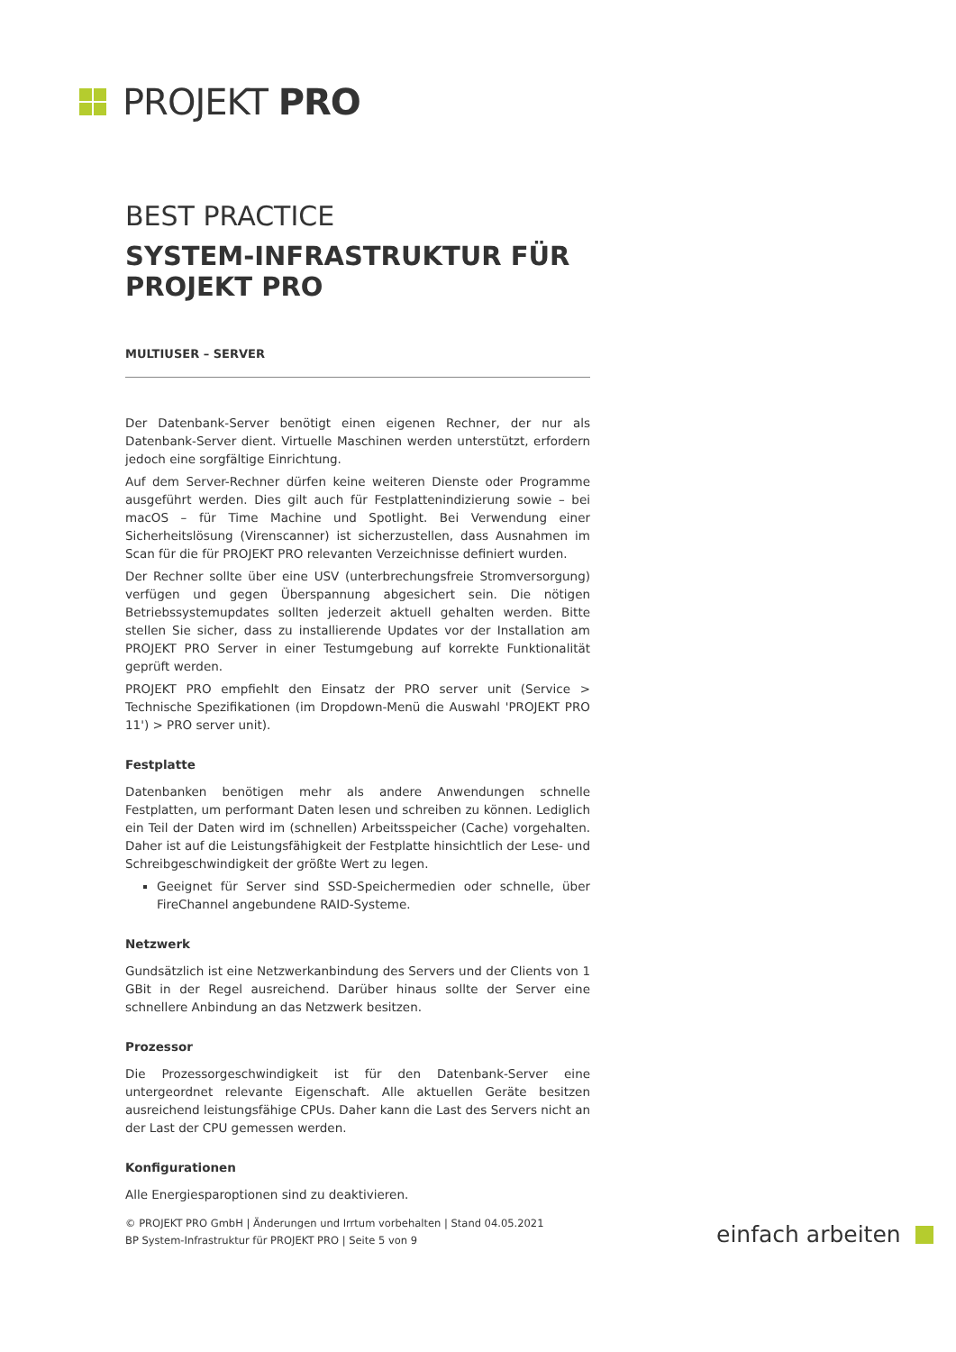PROJEKT PRO
BEST PRACTICE
SYSTEM-INFRASTRUKTUR FÜR PROJEKT PRO
MULTIUSER – SERVER
Der Datenbank-Server benötigt einen eigenen Rechner, der nur als Datenbank-Server dient. Virtuelle Maschinen werden unterstützt, erfordern jedoch eine sorgfältige Einrichtung.
Auf dem Server-Rechner dürfen keine weiteren Dienste oder Programme ausgeführt werden. Dies gilt auch für Festplattenindizierung sowie – bei macOS – für Time Machine und Spotlight. Bei Verwendung einer Sicherheitslösung (Virenscanner) ist sicherzustellen, dass Ausnahmen im Scan für die für PROJEKT PRO relevanten Verzeichnisse definiert wurden.
Der Rechner sollte über eine USV (unterbrechungsfreie Stromversorgung) verfügen und gegen Überspannung abgesichert sein. Die nötigen Betriebssystemupdates sollten jederzeit aktuell gehalten werden. Bitte stellen Sie sicher, dass zu installierende Updates vor der Installation am PROJEKT PRO Server in einer Testumgebung auf korrekte Funktionalität geprüft werden.
PROJEKT PRO empfiehlt den Einsatz der PRO server unit (Service > Technische Spezifikationen (im Dropdown-Menü die Auswahl 'PROJEKT PRO 11') > PRO server unit).
Festplatte
Datenbanken benötigen mehr als andere Anwendungen schnelle Festplatten, um performant Daten lesen und schreiben zu können. Lediglich ein Teil der Daten wird im (schnellen) Arbeitsspeicher (Cache) vorgehalten. Daher ist auf die Leistungsfähigkeit der Festplatte hinsichtlich der Lese- und Schreibgeschwindigkeit der größte Wert zu legen.
Geeignet für Server sind SSD-Speichermedien oder schnelle, über FireChannel angebundene RAID-Systeme.
Netzwerk
Gundsätzlich ist eine Netzwerkanbindung des Servers und der Clients von 1 GBit in der Regel ausreichend. Darüber hinaus sollte der Server eine schnellere Anbindung an das Netzwerk besitzen.
Prozessor
Die Prozessorgeschwindigkeit ist für den Datenbank-Server eine untergeordnet relevante Eigenschaft. Alle aktuellen Geräte besitzen ausreichend leistungsfähige CPUs. Daher kann die Last des Servers nicht an der Last der CPU gemessen werden.
Konfigurationen
Alle Energiesparoptionen sind zu deaktivieren.
© PROJEKT PRO GmbH | Änderungen und Irrtum vorbehalten | Stand 04.05.2021
BP System-Infrastruktur für PROJEKT PRO | Seite 5 von 9
einfach arbeiten